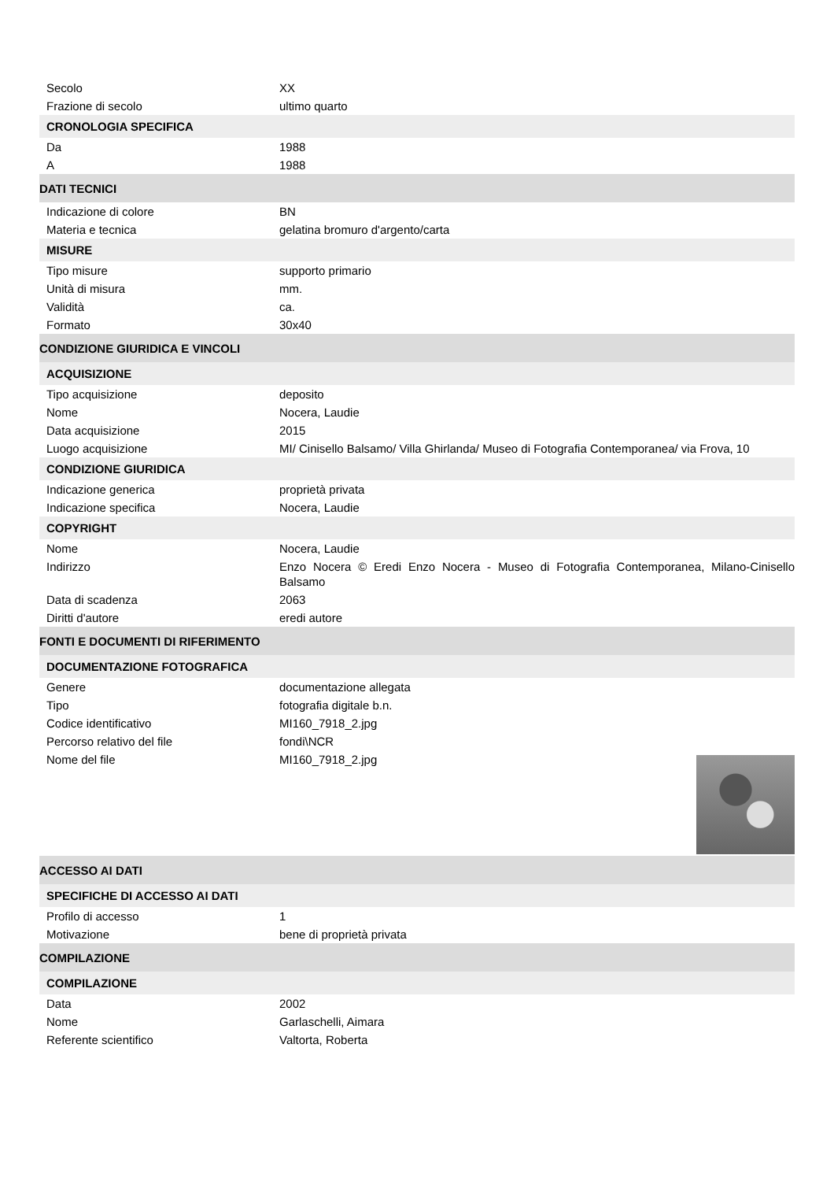| Secolo | XX |
| Frazione di secolo | ultimo quarto |
| CRONOLOGIA SPECIFICA | |
| Da | 1988 |
| A | 1988 |
| DATI TECNICI | |
| Indicazione di colore | BN |
| Materia e tecnica | gelatina bromuro d'argento/carta |
| MISURE | |
| Tipo misure | supporto primario |
| Unità di misura | mm. |
| Validità | ca. |
| Formato | 30x40 |
| CONDIZIONE GIURIDICA E VINCOLI | |
| ACQUISIZIONE | |
| Tipo acquisizione | deposito |
| Nome | Nocera, Laudie |
| Data acquisizione | 2015 |
| Luogo acquisizione | MI/ Cinisello Balsamo/ Villa Ghirlanda/ Museo di Fotografia Contemporanea/ via Frova, 10 |
| CONDIZIONE GIURIDICA | |
| Indicazione generica | proprietà privata |
| Indicazione specifica | Nocera, Laudie |
| COPYRIGHT | |
| Nome | Nocera, Laudie |
| Indirizzo | Enzo Nocera © Eredi Enzo Nocera - Museo di Fotografia Contemporanea, Milano-Cinisello Balsamo |
| Data di scadenza | 2063 |
| Diritti d'autore | eredi autore |
| FONTI E DOCUMENTI DI RIFERIMENTO | |
| DOCUMENTAZIONE FOTOGRAFICA | |
| Genere | documentazione allegata |
| Tipo | fotografia digitale b.n. |
| Codice identificativo | MI160_7918_2.jpg |
| Percorso relativo del file | fondi\NCR |
| Nome del file | MI160_7918_2.jpg |
| ACCESSO AI DATI | |
| SPECIFICHE DI ACCESSO AI DATI | |
| Profilo di accesso | 1 |
| Motivazione | bene di proprietà privata |
| COMPILAZIONE | |
| COMPILAZIONE | |
| Data | 2002 |
| Nome | Garlaschelli, Aimara |
| Referente scientifico | Valtorta, Roberta |